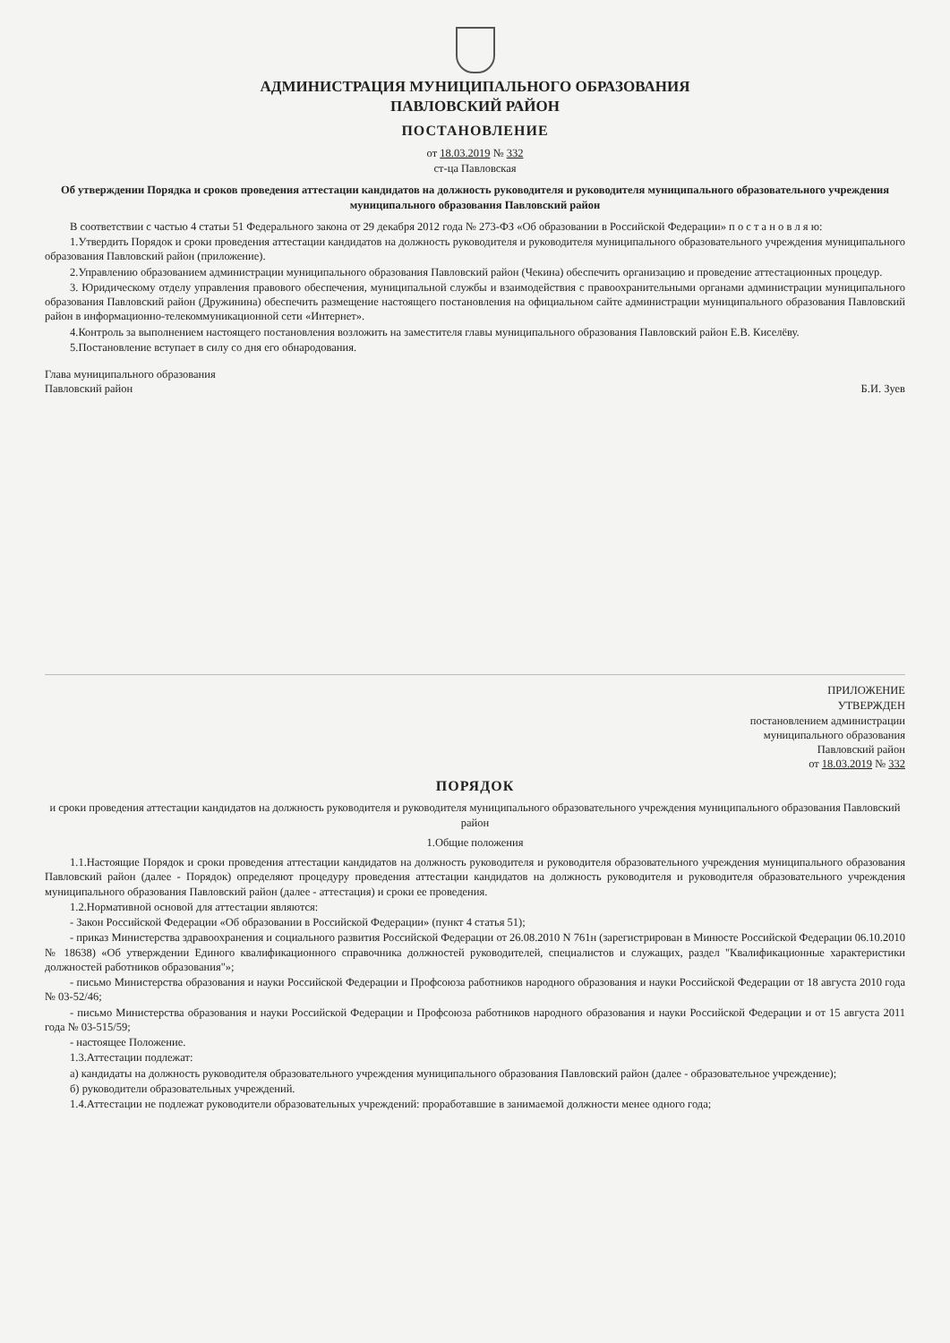АДМИНИСТРАЦИЯ МУНИЦИПАЛЬНОГО ОБРАЗОВАНИЯ
ПАВЛОВСКИЙ РАЙОН
ПОСТАНОВЛЕНИЕ
от 18.03.2019 № 332
ст-ца Павловская
Об утверждении Порядка и сроков проведения аттестации кандидатов на должность руководителя и руководителя муниципального образовательного учреждения муниципального образования Павловский район
В соответствии с частью 4 статьи 51 Федерального закона от 29 декабря 2012 года № 273-ФЗ «Об образовании в Российской Федерации» п о с т а н о в л я ю:
1.Утвердить Порядок и сроки проведения аттестации кандидатов на должность руководителя и руководителя муниципального образовательного учреждения муниципального образования Павловский район (приложение).
2.Управлению образованием администрации муниципального образования Павловский район (Чекина) обеспечить организацию и проведение аттестационных процедур.
3. Юридическому отделу управления правового обеспечения, муниципальной службы и взаимодействия с правоохранительными органами администрации муниципального образования Павловский район (Дружинина) обеспечить размещение настоящего постановления на официальном сайте администрации муниципального образования Павловский район в информационно-телекоммуникационной сети «Интернет».
4.Контроль за выполнением настоящего постановления возложить на заместителя главы муниципального образования Павловский район Е.В. Киселёву.
5.Постановление вступает в силу со дня его обнародования.
Глава муниципального образования
Павловский район
Б.И. Зуев
ПРИЛОЖЕНИЕ
УТВЕРЖДЕН
постановлением администрации
муниципального образования
Павловский район
от 18.03.2019 № 332
ПОРЯДОК
и сроки проведения аттестации кандидатов на должность руководителя и руководителя муниципального образовательного учреждения муниципального образования Павловский район
1.Общие положения
1.1.Настоящие Порядок и сроки проведения аттестации кандидатов на должность руководителя и руководителя образовательного учреждения муниципального образования Павловский район (далее - Порядок) определяют процедуру проведения аттестации кандидатов на должность руководителя и руководителя образовательного учреждения муниципального образования Павловский район (далее - аттестация) и сроки ее проведения.
1.2.Нормативной основой для аттестации являются:
- Закон Российской Федерации «Об образовании в Российской Федерации» (пункт 4 статья 51);
- приказ Министерства здравоохранения и социального развития Российской Федерации от 26.08.2010 N 761н (зарегистрирован в Минюсте Российской Федерации 06.10.2010 № 18638) «Об утверждении Единого квалификационного справочника должностей руководителей, специалистов и служащих, раздел "Квалификационные характеристики должностей работников образования"»;
- письмо Министерства образования и науки Российской Федерации и Профсоюза работников народного образования и науки Российской Федерации от 18 августа 2010 года № 03-52/46;
- письмо Министерства образования и науки Российской Федерации и Профсоюза работников народного образования и науки Российской Федерации и от 15 августа 2011 года № 03-515/59;
- настоящее Положение.
1.3.Аттестации подлежат:
а) кандидаты на должность руководителя образовательного учреждения муниципального образования Павловский район (далее - образовательное учреждение);
б) руководители образовательных учреждений.
1.4.Аттестации не подлежат руководители образовательных учреждений: проработавшие в занимаемой должности менее одного года;